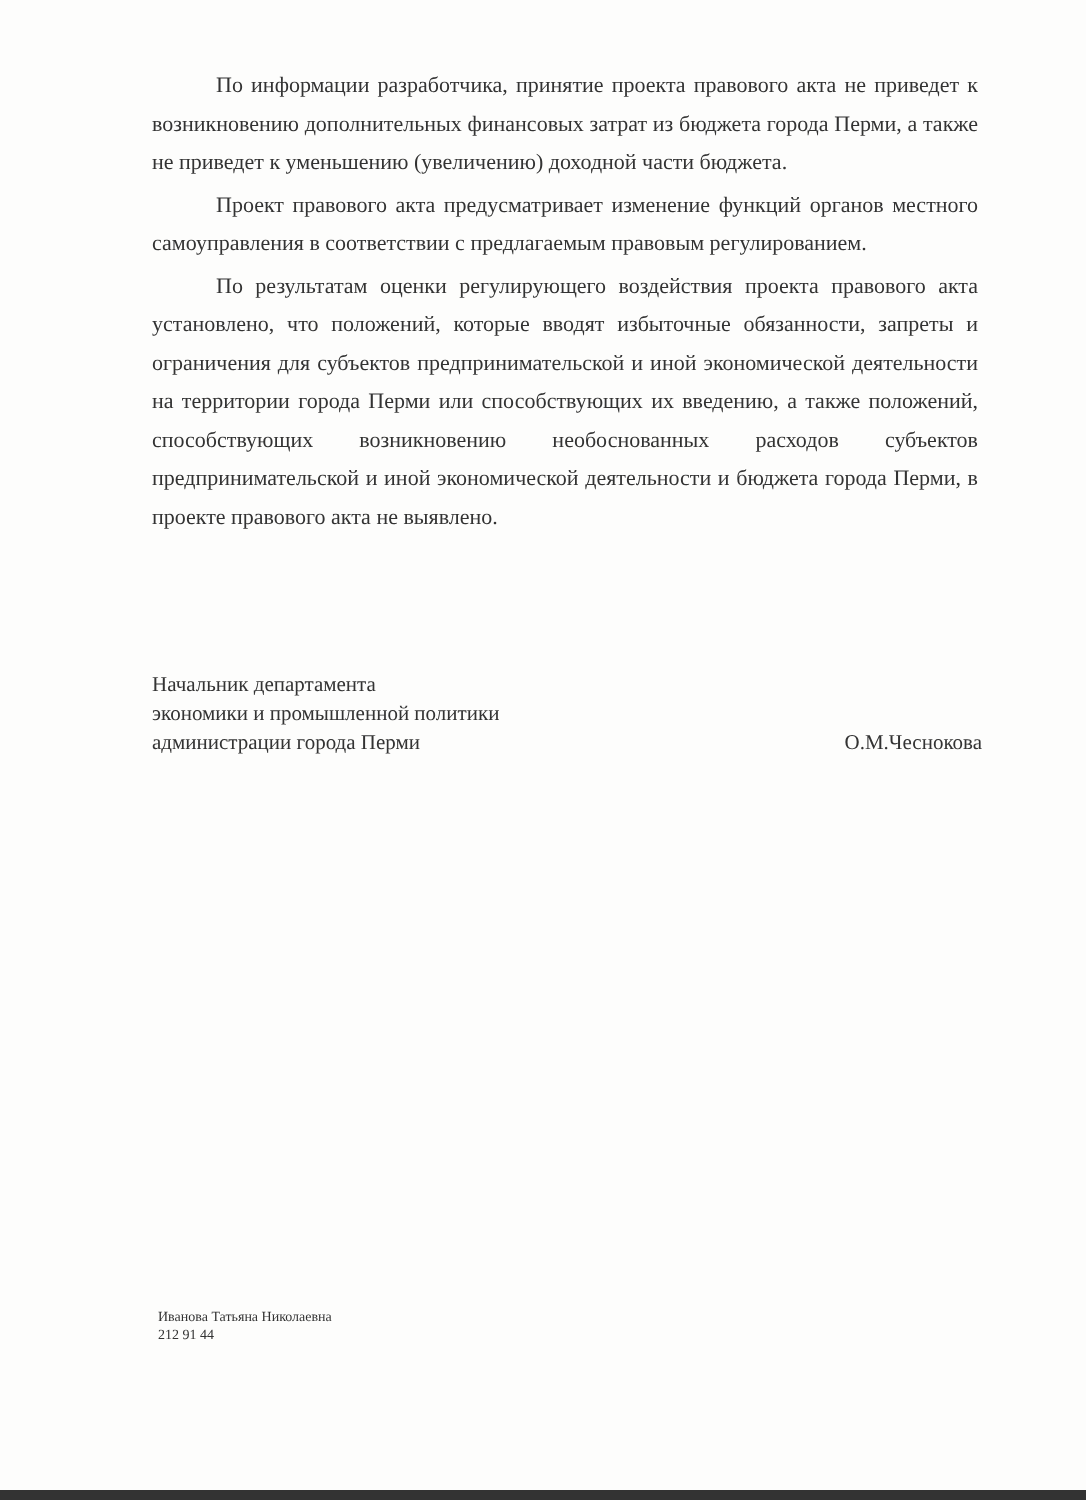По информации разработчика, принятие проекта правового акта не приведет к возникновению дополнительных финансовых затрат из бюджета города Перми, а также не приведет к уменьшению (увеличению) доходной части бюджета.
Проект правового акта предусматривает изменение функций органов местного самоуправления в соответствии с предлагаемым правовым регулированием.
По результатам оценки регулирующего воздействия проекта правового акта установлено, что положений, которые вводят избыточные обязанности, запреты и ограничения для субъектов предпринимательской и иной экономической деятельности на территории города Перми или способствующих их введению, а также положений, способствующих возникновению необоснованных расходов субъектов предпринимательской и иной экономической деятельности и бюджета города Перми, в проекте правового акта не выявлено.
Начальник департамента
экономики и промышленной политики
администрации города Перми
О.М.Чеснокова
Иванова Татьяна Николаевна
212 91 44